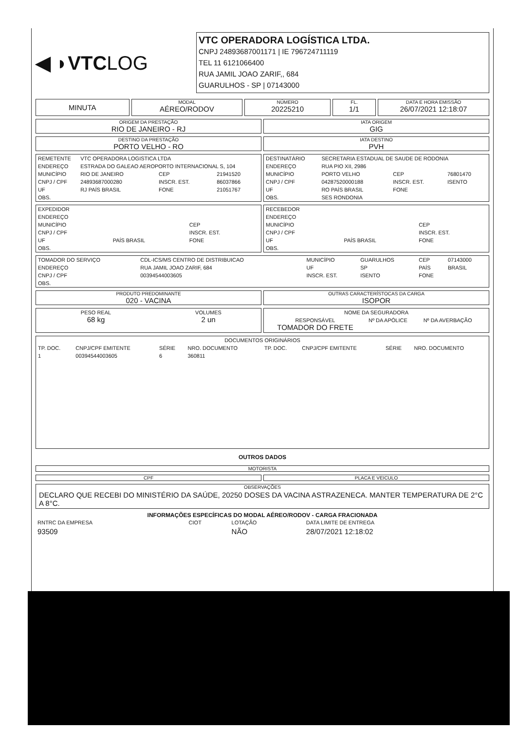◀ ◗VTCLOG
VTC OPERADORA LOGÍSTICA LTDA.
CNPJ 24893687001171 | IE 796724711119
TEL 11 6121066400
RUA JAMIL JOAO ZARIF,, 684
GUARULHOS - SP | 07143000
MINUTA
MODAL
AÉREO/RODOV
NÚMERO
20225210
FL.
1/1
DATA E HORA EMISSÃO
26/07/2021 12:18:07
ORIGEM DA PRESTAÇÃO
RIO DE JANEIRO - RJ
IATA ORIGEM
GIG
DESTINO DA PRESTAÇÃO
PORTO VELHO - RO
IATA DESTINO
PVH
| REMETENTE | VTC OPERADORA LOGISTICA LTDA | | |
| ENDEREÇO | ESTRADA DO GALEAO AEROPORTO INTERNACIONAL S, 104 | | |
| MUNICÍPIO | RIO DE JANEIRO | CEP | 21941520 |
| CNPJ / CPF | 24893687000280 | INSCR. EST. | 86037866 |
| UF | RJ PAÍS BRASIL | FONE | 21051767 |
| OBS. | | | |
| DESTINATÁRIO | SECRETARIA ESTADUAL DE SAUDE DE RODONIA | | |
| ENDEREÇO | RUA PIO XII, 2986 | | |
| MUNICÍPIO | PORTO VELHO | CEP | 76801470 |
| CNPJ / CPF | 04287520000188 | INSCR. EST. | ISENTO |
| UF | RO PAÍS BRASIL | FONE | |
| OBS. | SES RONDONIA | | |
| EXPEDIDOR | | |
| ENDEREÇO | | |
| MUNICÍPIO | | CEP |
| CNPJ / CPF | | INSCR. EST. |
| UF | PAÍS BRASIL | FONE |
| OBS. | | |
| RECEBEDOR | | |
| ENDEREÇO | | |
| MUNICÍPIO | | CEP |
| CNPJ / CPF | | INSCR. EST. |
| UF | PAÍS BRASIL | FONE |
| OBS. | | |
| TOMADOR DO SERVIÇO | CDL-ICS/MS CENTRO DE DISTRIBUICAO | MUNICÍPIO | GUARULHOS | CEP | 07143000 |
| ENDEREÇO | RUA JAMIL JOAO ZARIF, 684 | UF | SP | PAÍS | BRASIL |
| CNPJ / CPF | 00394544003605 | INSCR. EST. | ISENTO | FONE | |
| OBS. | | | | | |
PRODUTO PREDOMINANTE
020 - VACINA
OUTRAS CARACTERÍSTOCAS DA CARGA
ISOPOR
| PESO REAL 68 kg | VOLUMES 2 un |
| NOME DA SEGURADORA | | |
| --- | --- | --- |
| RESPONSÁVEL TOMADOR DO FRETE | Nº DA APÓLICE | Nº DA AVERBAÇÃO |
| DOCUMENTOS ORIGINÁRIOS | | | | | | | |
| --- | --- | --- | --- | --- | --- | --- | --- |
| TP. DOC. | CNPJ/CPF EMITENTE | SÉRIE | NRO. DOCUMENTO | TP. DOC. | CNPJ/CPF EMITENTE | SÉRIE | NRO. DOCUMENTO |
| 1 | 00394544003605 | 6 | 360811 | | | | |
OUTROS DADOS
MOTORISTA
CPF PLACA E VEICULO
OBSERVAÇÕES
DECLARO QUE RECEBI DO MINISTÉRIO DA SAÚDE, 20250 DOSES DA VACINA ASTRAZENECA. MANTER TEMPERATURA DE 2°C A 8°C.
INFORMAÇÕES ESPECÍFICAS DO MODAL AÉREO/RODOV - CARGA FRACIONADA
| RNTRC DA EMPRESA | CIOT | LOTAÇÃO | DATA LIMITE DE ENTREGA |
| 93509 | | NÃO | 28/07/2021 12:18:02 |